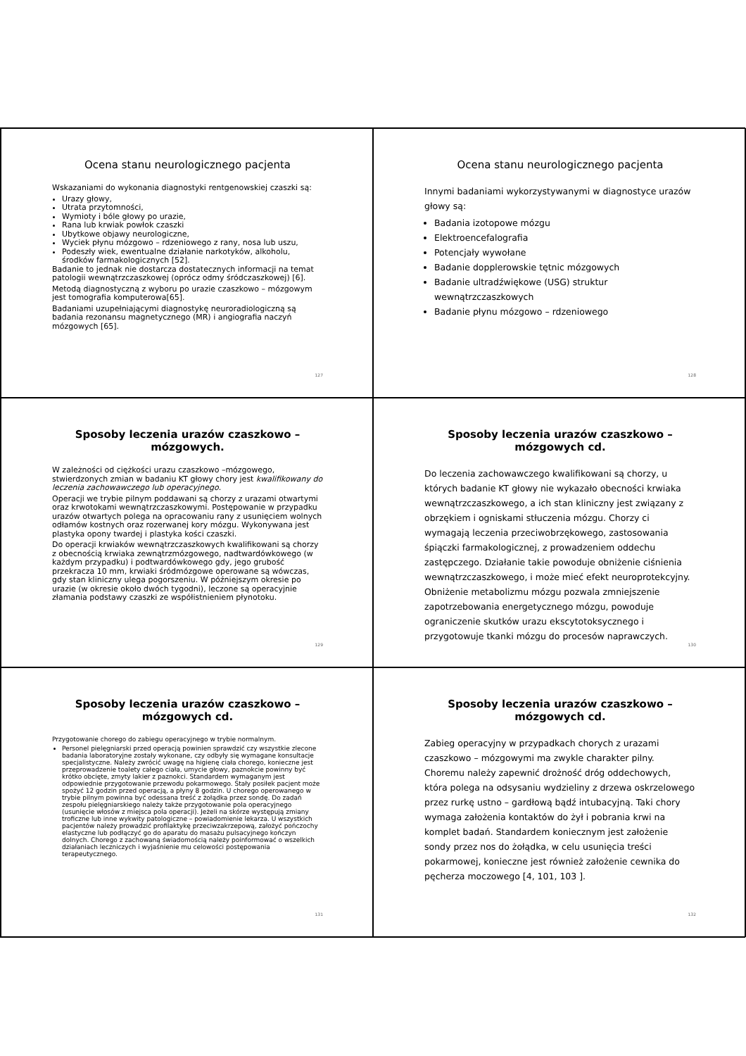Ocena stanu neurologicznego pacjenta
Wskazaniami do wykonania diagnostyki rentgenowskiej czaszki są:
Urazy głowy,
Utrata przytomności,
Wymioty i bóle głowy po urazie,
Rana lub krwiak powłok czaszki
Ubytkowe objawy neurologiczne,
Wyciek płynu mózgowo – rdzeniowego z rany, nosa lub uszu,
Podeszły wiek, ewentualne działanie narkotyków, alkoholu, środków farmakologicznych [52].
Badanie to jednak nie dostarcza dostatecznych informacji na temat patologii wewnątrzczaszkowej (oprócz odmy śródczaszkowej) [6].
Metodą diagnostyczną z wyboru po urazie czaszkowo – mózgowym jest tomografia komputerowa[65].
Badaniami uzupełniającymi diagnostykę neuroradiologiczną są badania rezonansu magnetycznego (MR) i angiografia naczyń mózgowych [65].
127
Ocena stanu neurologicznego pacjenta
Innymi badaniami wykorzystywanymi w diagnostyce urazów głowy są:
Badania izotopowe mózgu
Elektroencefalografia
Potencjały wywołane
Badanie dopplerowskie tętnic mózgowych
Badanie ultradźwiękowe (USG) struktur wewnątrzczaszkowych
Badanie płynu mózgowo – rdzeniowego
128
Sposoby leczenia urazów czaszkowo –mózgowych.
W zależności od ciężkości urazu czaszkowo –mózgowego, stwierdzonych zmian w badaniu KT głowy chory jest kwalifikowany do leczenia zachowawczego lub operacyjnego.
Operacji we trybie pilnym poddawani są chorzy z urazami otwartymi oraz krwotokami wewnątrzczaszkowymi. Postępowanie w przypadku urazów otwartych polega na opracowaniu rany z usunięciem wolnych odłamów kostnych oraz rozerwanej kory mózgu. Wykonywana jest plastyka opony twardej i plastyka kości czaszki.
Do operacji krwiaków wewnątrzczaszkowych kwalifikowani są chorzy z obecnością krwiaka zewnątrzmózgowego, nadtwardówkowego (w każdym przypadku) i podtwardówkowego gdy, jego grubość przekracza 10 mm, krwiaki śródmózgowe operowane są wówczas, gdy stan kliniczny ulega pogorszeniu. W późniejszym okresie po urazie (w okresie około dwóch tygodni), leczone są operacyjnie złamania podstawy czaszki ze współistnieniem płynotoku.
129
Sposoby leczenia urazów czaszkowo –mózgowych cd.
Do leczenia zachowawczego kwalifikowani są chorzy, u których badanie KT głowy nie wykazało obecności krwiaka wewnątrzczaszkowego, a ich stan kliniczny jest związany z obrzękiem i ogniskami stłuczenia mózgu. Chorzy ci wymagają leczenia przeciwobrzękowego, zastosowania śpiączki farmakologicznej, z prowadzeniem oddechu zastępczego. Działanie takie powoduje obniżenie ciśnienia wewnątrzczaszkowego, i może mieć efekt neuroprotekcyjny. Obniżenie metabolizmu mózgu pozwala zmniejszenie zapotrzebowania energetycznego mózgu, powoduje ograniczenie skutków urazu ekscytotoksycznego i przygotowuje tkanki mózgu do procesów naprawczych.
130
Sposoby leczenia urazów czaszkowo –mózgowych cd.
Przygotowanie chorego do zabiegu operacyjnego w trybie normalnym.
Personel pielęgniarski przed operacją powinien sprawdzić czy wszystkie zlecone badania laboratoryjne zostały wykonane, czy odbyły się wymagane konsultacje specjalistyczne. Należy zwrócić uwagę na higienę ciała chorego, konieczne jest przeprowadzenie toalety całego ciała, umycie głowy, paznokcie powinny być krótko obcięte, zmyty lakier z paznokci. Standardem wymaganym jest odpowiednie przygotowanie przewodu pokarmowego. Stały posiłek pacjent może spożyć 12 godzin przed operacją, a płyny 8 godzin. U chorego operowanego w trybie pilnym powinna być odessana treść z żołądka przez sondę. Do zadań zespołu pielęgniarskiego należy także przygotowanie pola operacyjnego (usunięcie włosów z miejsca pola operacji). Jeżeli na skórze występują zmiany troficzne lub inne wykwity patologiczne – powiadomienie lekarza. U wszystkich pacjentów należy prowadzić profilaktykę przeciwzakrzepową, założyć pończochy elastyczne lub podłączyć go do aparatu do masażu pulsacyjnego kończyn dolnych. Chorego z zachowaną świadomością należy poinformować o wszelkich działaniach leczniczych i wyjaśnienie mu celowości postępowania terapeutycznego.
131
Sposoby leczenia urazów czaszkowo –mózgowych cd.
Zabieg operacyjny w przypadkach chorych z urazami czaszkowo – mózgowymi ma zwykle charakter pilny. Choremu należy zapewnić drożność dróg oddechowych, która polega na odsysaniu wydzieliny z drzewa oskrzelowego przez rurkę ustno – gardłową bądź intubacyjną. Taki chory wymaga założenia kontaktów do żył i pobrania krwi na komplet badań. Standardem koniecznym jest założenie sondy przez nos do żołądka, w celu usunięcia treści pokarmowej, konieczne jest również założenie cewnika do pęcherza moczowego [4, 101, 103 ].
132